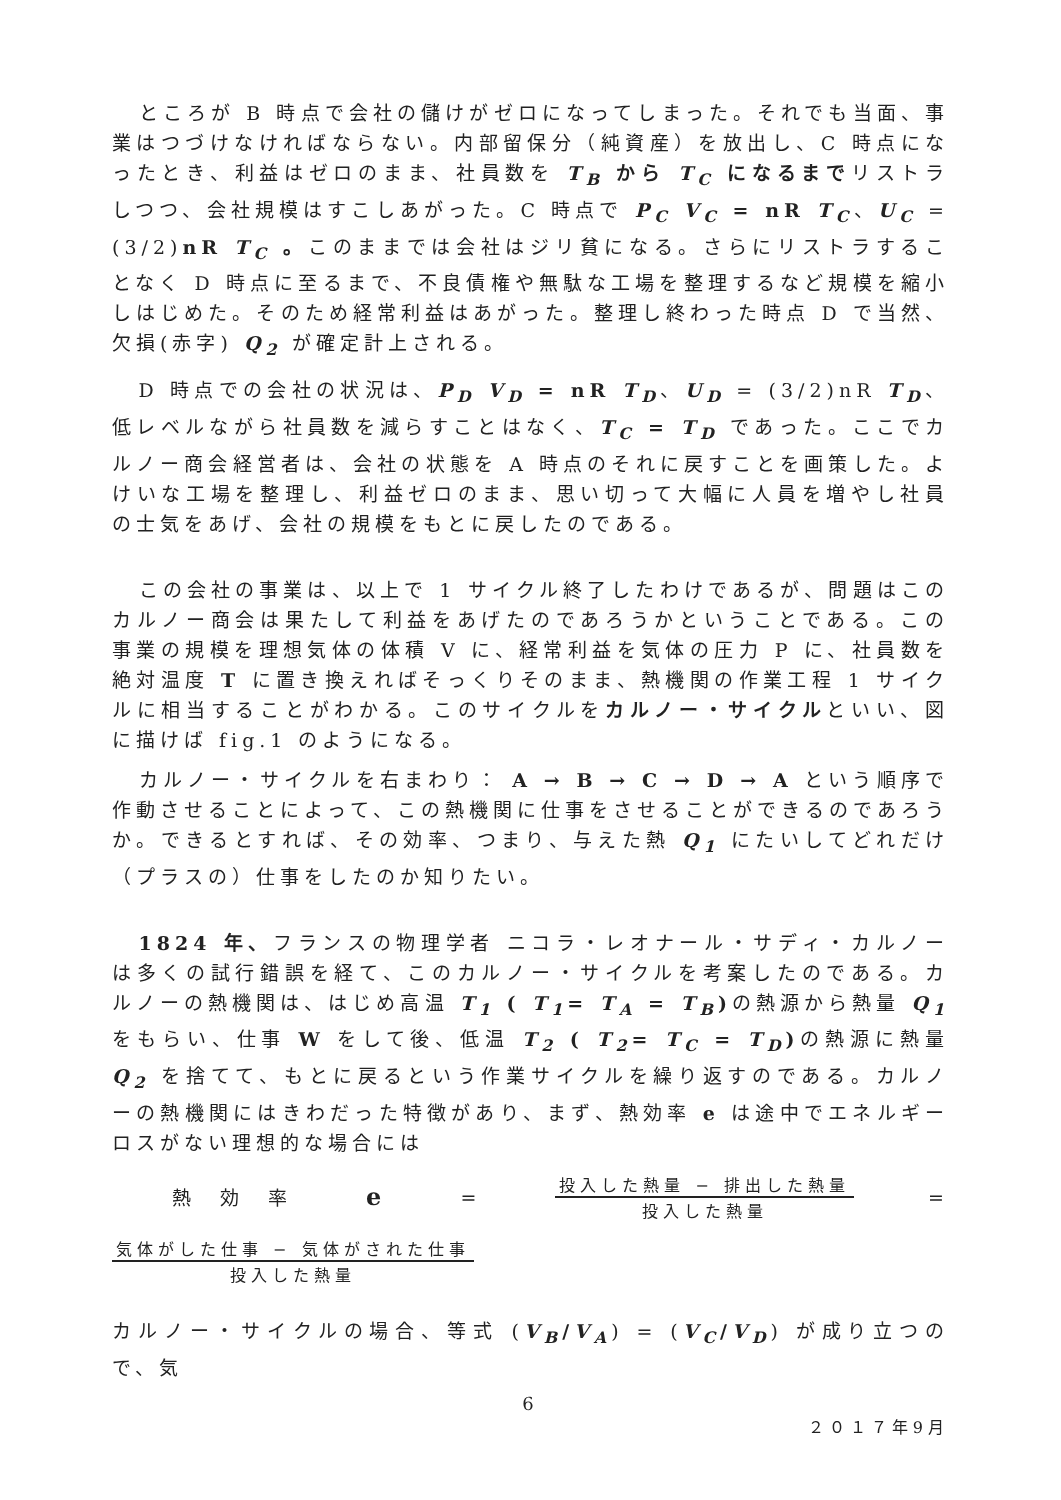ところが B 時点で会社の儲けがゼロになってしまった。それでも当面、事業はつづけなければならない。内部留保分（純資産）を放出し、C 時点になったとき、利益はゼロのまま、社員数を T<sub>B</sub> から T<sub>C</sub> になるまでリストラしつつ、会社規模はすこしあがった。C 時点で P<sub>C</sub> V<sub>C</sub> = nR T<sub>C</sub>、U<sub>C</sub> = (3/2)nR T<sub>C</sub> 。このままでは会社はジリ貧になる。さらにリストラすることなく D 時点に至るまで、不良債権や無駄な工場を整理するなど規模を縮小しはじめた。そのため経常利益はあがった。整理し終わった時点 D で当然、欠損(赤字) Q<sub>2</sub> が確定計上される。
D 時点での会社の状況は、P<sub>D</sub> V<sub>D</sub> = nR T<sub>D</sub>、U<sub>D</sub> = (3/2)nR T<sub>D</sub>、低レベルながら社員数を減らすことはなく、T<sub>C</sub> = T<sub>D</sub> であった。ここでカルノー商会経営者は、会社の状態を A 時点のそれに戻すことを画策した。よけいな工場を整理し、利益ゼロのまま、思い切って大幅に人員を増やし社員の士気をあげ、会社の規模をもとに戻したのである。
この会社の事業は、以上で 1 サイクル終了したわけであるが、問題はこのカルノー商会は果たして利益をあげたのであろうかということである。この事業の規模を理想気体の体積 V に、経常利益を気体の圧力 P に、社員数を絶対温度 T に置き換えればそっくりそのまま、熱機関の作業工程 1 サイクルに相当することがわかる。このサイクルをカルノー・サイクルといい、図に描けば fig.1 のようになる。
カルノー・サイクルを右まわり： A → B → C → D → A という順序で作動させることによって、この熱機関に仕事をさせることができるのであろうか。できるとすれば、その効率、つまり、与えた熱 Q<sub>1</sub> にたいしてどれだけ（プラスの）仕事をしたのか知りたい。
1824 年、フランスの物理学者 ニコラ・レオナール・サディ・カルノー は多くの試行錯誤を経て、このカルノー・サイクルを考案したのである。カルノーの熱機関は、はじめ高温 T<sub>1</sub> ( T<sub>1</sub>= T<sub>A</sub> = T<sub>B</sub>) の熱源から熱量 Q<sub>1</sub> をもらい、仕事 W をして後、低温 T<sub>2</sub> ( T<sub>2</sub>= T<sub>C</sub> = T<sub>D</sub>) の熱源に熱量 Q<sub>2</sub> を捨てて、もとに戻るという作業サイクルを繰り返すのである。カルノーの熱機関にはきわだった特徴があり、まず、熱効率 e は途中でエネルギーロスがない理想的な場合には
熱　効　率 e =
投入した熱量 − 排出した熱量
投入した熱量
=
気体がした仕事 − 気体がされた仕事
投入した熱量
カルノー・サイクルの場合、等式 (V<sub>B</sub>/V<sub>A</sub>) = (V<sub>C</sub>/V<sub>D</sub>) が成り立つので、気
6
２０１７年9月